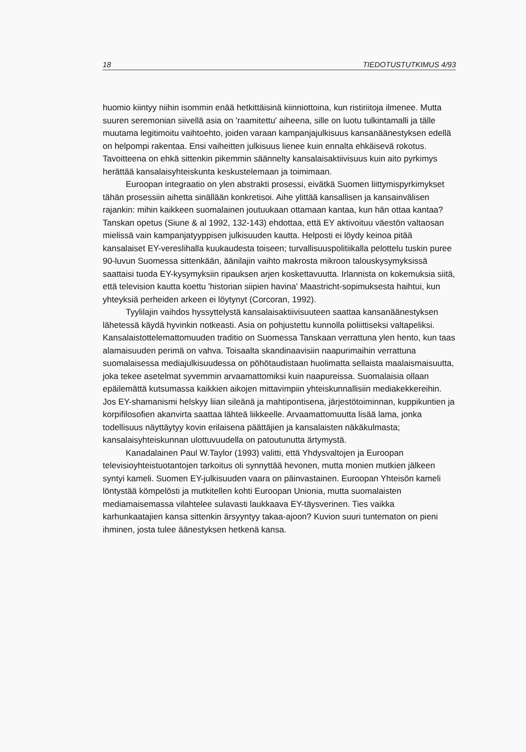18 TIEDOTUSTUTKIMUS 4/93
huomio kiintyy niihin isommin enää hetkittäisinä kiinniottoina, kun ristiriitoja ilmenee. Mutta suuren seremonian siivellä asia on 'raamitettu' aiheena, sille on luotu tulkintamalli ja tälle muutama legitimoitu vaihtoehto, joiden varaan kampanjajulkisuus kansanäänestyksen edellä on helpompi rakentaa. Ensi vaiheitten julkisuus lienee kuin ennalta ehkäisevä rokotus. Tavoitteena on ehkä sittenkin pikemmin säännelty kansalaisaktiivisuus kuin aito pyrkimys herättää kansalaisyhteiskunta keskustelemaan ja toimimaan.
Euroopan integraatio on ylen abstrakti prosessi, eivätkä Suomen liittymispyrkimykset tähän prosessiin aihetta sinällään konkretisoi. Aihe ylittää kansallisen ja kansainvälisen rajankin: mihin kaikkeen suomalainen joutuukaan ottamaan kantaa, kun hän ottaa kantaa? Tanskan opetus (Siune & al 1992, 132-143) ehdottaa, että EY aktivoituu väestön valtaosan mielissä vain kampanjatyyppisen julkisuuden kautta. Helposti ei löydy keinoa pitää kansalaiset EY-vereslihalla kuukaudesta toiseen; turvallisuuspolitiikalla pelottelu tuskin puree 90-luvun Suomessa sittenkään, äänilajin vaihto makrosta mikroon talouskysymyksissä saattaisi tuoda EY-kysymyksiin ripauksen arjen koskettavuutta. Irlannista on kokemuksia siitä, että television kautta koettu 'historian siipien havina' Maastricht-sopimuksesta haihtui, kun yhteyksiä perheiden arkeen ei löytynyt (Corcoran, 1992).
Tyylilajin vaihdos hyssyttelystä kansalaisaktiivisuuteen saattaa kansanäänestyksen lähetessä käydä hyvinkin notkeasti. Asia on pohjustettu kunnolla poliittiseksi valtapeliksi. Kansalaistottelemattomuuden traditio on Suomessa Tanskaan verrattuna ylen hento, kun taas alamaisuuden perimä on vahva. Toisaalta skandinaavisiin naapurimaihin verrattuna suomalaisessa mediajulkisuudessa on pöhötaudistaan huolimatta sellaista maalaismaisuutta, joka tekee asetelmat syvemmin arvaamattomiksi kuin naapureissa. Suomalaisia ollaan epäilemättä kutsumassa kaikkien aikojen mittavimpiin yhteiskunnallisiin mediakekkereihin. Jos EY-shamanismi helskyy liian sileänä ja mahtipontisena, järjestötoiminnan, kuppikuntien ja korpifilosofien akanvirta saattaa lähteä liikkeelle. Arvaamattomuutta lisää lama, jonka todellisuus näyttäytyy kovin erilaisena päättäjien ja kansalaisten näkäkulmasta; kansalaisyhteiskunnan ulottuvuudella on patoutunutta ärtymystä.
Kanadalainen Paul W.Taylor (1993) valitti, että Yhdysvaltojen ja Euroopan televisioyhteistuotantojen tarkoitus oli synnyttää hevonen, mutta monien mutkien jälkeen syntyi kameli. Suomen EY-julkisuuden vaara on päinvastainen. Euroopan Yhteisön kameli löntystää kömpelösti ja mutkitellen kohti Euroopan Unionia, mutta suomalaisten mediamaisemassa vilahtelee sulavasti laukkaava EY-täysverinen. Ties vaikka karhunkaatajien kansa sittenkin ärsyyntyy takaa-ajoon? Kuvion suuri tuntematon on pieni ihminen, josta tulee äänestyksen hetkenä kansa.